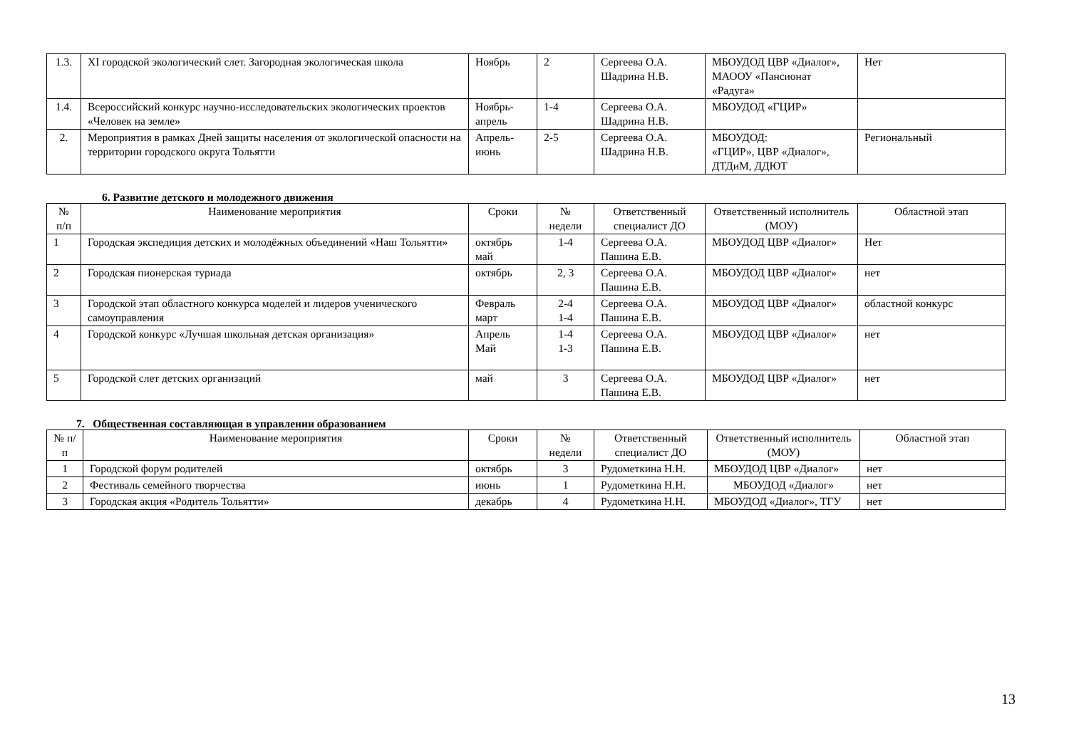| 1.3. | XI городской экологический слет. Загородная экологическая школа | Ноябрь | 2 | Сергеева О.А. Шадрина Н.В. | МБОУДОД ЦВР «Диалог», МАООУ «Пансионат «Радуга» | Нет |
| 1.4. | Всероссийский конкурс научно-исследовательских экологических проектов «Человек на земле» | Ноябрь-апрель | 1-4 | Сергеева О.А. Шадрина Н.В. | МБОУДОД «ГЦИР» | |
| 2. | Мероприятия в рамках Дней защиты населения от экологической опасности на территории городского округа Тольятти | Апрель-июнь | 2-5 | Сергеева О.А. Шадрина Н.В. | МБОУДОД: «ГЦИР», ЦВР «Диалог», ДТДиМ, ДДЮТ | Региональный |
6. Развитие детского и молодежного движения
| № п/п | Наименование мероприятия | Сроки | № недели | Ответственный специалист ДО | Ответственный исполнитель (МОУ) | Областной этап |
| --- | --- | --- | --- | --- | --- | --- |
| 1 | Городская экспедиция детских и молодёжных объединений «Наш Тольятти» | октябрь май | 1-4 | Сергеева О.А. Пашина Е.В. | МБОУДОД ЦВР «Диалог» | Нет |
| 2 | Городская пионерская туриада | октябрь | 2, 3 | Сергеева О.А. Пашина Е.В. | МБОУДОД ЦВР «Диалог» | нет |
| 3 | Городской этап областного конкурса моделей и лидеров ученического самоуправления | Февраль март | 2-4 1-4 | Сергеева О.А. Пашина Е.В. | МБОУДОД ЦВР «Диалог» | областной конкурс |
| 4 | Городской конкурс «Лучшая школьная детская организация» | Апрель Май | 1-4 1-3 | Сергеева О.А. Пашина Е.В. | МБОУДОД ЦВР «Диалог» | нет |
| 5 | Городской слет детских организаций | май | 3 | Сергеева О.А. Пашина Е.В. | МБОУДОД ЦВР «Диалог» | нет |
7. Общественная составляющая в управлении образованием
| № п/п | Наименование мероприятия | Сроки | № недели | Ответственный специалист ДО | Ответственный исполнитель (МОУ) | Областной этап |
| --- | --- | --- | --- | --- | --- | --- |
| 1 | Городской форум родителей | октябрь | 3 | Рудометкина Н.Н. | МБОУДОД ЦВР «Диалог» | нет |
| 2 | Фестиваль семейного творчества | июнь | 1 | Рудометкина Н.Н. | МБОУДОД «Диалог» | нет |
| 3 | Городская акция «Родитель Тольятти» | декабрь | 4 | Рудометкина Н.Н. | МБОУДОД «Диалог», ТГУ | нет |
13